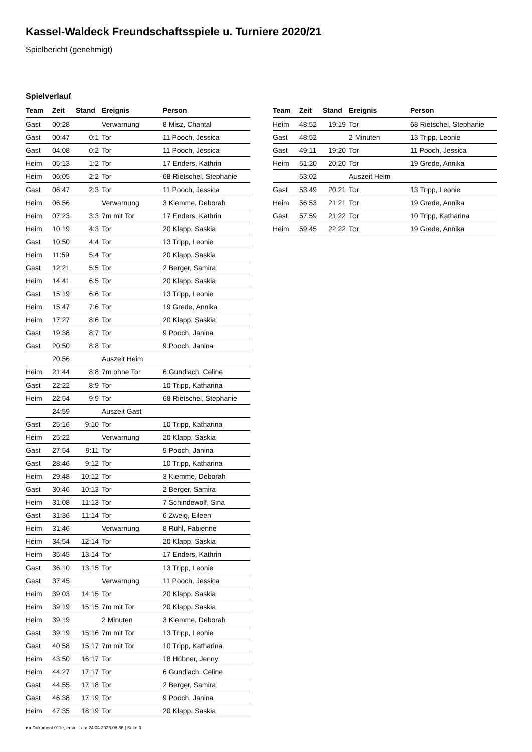Kassel-Waldeck Freundschaftsspiele u. Turniere 2020/21
Spielbericht (genehmigt)
Spielverlauf
| Team | Zeit | Stand | Ereignis | Person |
| --- | --- | --- | --- | --- |
| Gast | 00:28 | | Verwarnung | 8 Misz, Chantal |
| Gast | 00:47 | 0:1 | Tor | 11 Pooch, Jessica |
| Gast | 04:08 | 0:2 | Tor | 11 Pooch, Jessica |
| Heim | 05:13 | 1:2 | Tor | 17 Enders, Kathrin |
| Heim | 06:05 | 2:2 | Tor | 68 Rietschel, Stephanie |
| Gast | 06:47 | 2:3 | Tor | 11 Pooch, Jessica |
| Heim | 06:56 | | Verwarnung | 3 Klemme, Deborah |
| Heim | 07:23 | 3:3 | 7m mit Tor | 17 Enders, Kathrin |
| Heim | 10:19 | 4:3 | Tor | 20 Klapp, Saskia |
| Gast | 10:50 | 4:4 | Tor | 13 Tripp, Leonie |
| Heim | 11:59 | 5:4 | Tor | 20 Klapp, Saskia |
| Gast | 12:21 | 5:5 | Tor | 2 Berger, Samira |
| Heim | 14:41 | 6:5 | Tor | 20 Klapp, Saskia |
| Gast | 15:19 | 6:6 | Tor | 13 Tripp, Leonie |
| Heim | 15:47 | 7:6 | Tor | 19 Grede, Annika |
| Heim | 17:27 | 8:6 | Tor | 20 Klapp, Saskia |
| Gast | 19:38 | 8:7 | Tor | 9 Pooch, Janina |
| Gast | 20:50 | 8:8 | Tor | 9 Pooch, Janina |
| | 20:56 | | Auszeit Heim | |
| Heim | 21:44 | 8:8 | 7m ohne Tor | 6 Gundlach, Celine |
| Gast | 22:22 | 8:9 | Tor | 10 Tripp, Katharina |
| Heim | 22:54 | 9:9 | Tor | 68 Rietschel, Stephanie |
| | 24:59 | | Auszeit Gast | |
| Gast | 25:16 | 9:10 | Tor | 10 Tripp, Katharina |
| Heim | 25:22 | | Verwarnung | 20 Klapp, Saskia |
| Gast | 27:54 | 9:11 | Tor | 9 Pooch, Janina |
| Gast | 28:46 | 9:12 | Tor | 10 Tripp, Katharina |
| Heim | 29:48 | 10:12 | Tor | 3 Klemme, Deborah |
| Gast | 30:46 | 10:13 | Tor | 2 Berger, Samira |
| Heim | 31:08 | 11:13 | Tor | 7 Schindewolf, Sina |
| Gast | 31:36 | 11:14 | Tor | 6 Zweig, Eileen |
| Heim | 31:46 | | Verwarnung | 8 Rühl, Fabienne |
| Heim | 34:54 | 12:14 | Tor | 20 Klapp, Saskia |
| Heim | 35:45 | 13:14 | Tor | 17 Enders, Kathrin |
| Gast | 36:10 | 13:15 | Tor | 13 Tripp, Leonie |
| Gast | 37:45 | | Verwarnung | 11 Pooch, Jessica |
| Heim | 39:03 | 14:15 | Tor | 20 Klapp, Saskia |
| Heim | 39:19 | 15:15 | 7m mit Tor | 20 Klapp, Saskia |
| Heim | 39:19 | | 2 Minuten | 3 Klemme, Deborah |
| Gast | 39:19 | 15:16 | 7m mit Tor | 13 Tripp, Leonie |
| Gast | 40:58 | 15:17 | 7m mit Tor | 10 Tripp, Katharina |
| Heim | 43:50 | 16:17 | Tor | 18 Hübner, Jenny |
| Heim | 44:27 | 17:17 | Tor | 6 Gundlach, Celine |
| Gast | 44:55 | 17:18 | Tor | 2 Berger, Samira |
| Gast | 46:38 | 17:19 | Tor | 9 Pooch, Janina |
| Heim | 47:35 | 18:19 | Tor | 20 Klapp, Saskia |
| Team | Zeit | Stand | Ereignis | Person |
| --- | --- | --- | --- | --- |
| Heim | 48:52 | 19:19 | Tor | 68 Rietschel, Stephanie |
| Gast | 48:52 | | 2 Minuten | 13 Tripp, Leonie |
| Gast | 49:11 | 19:20 | Tor | 11 Pooch, Jessica |
| Heim | 51:20 | 20:20 | Tor | 19 Grede, Annika |
| | 53:02 | | Auszeit Heim | |
| Gast | 53:49 | 20:21 | Tor | 13 Tripp, Leonie |
| Heim | 56:53 | 21:21 | Tor | 19 Grede, Annika |
| Gast | 57:59 | 21:22 | Tor | 10 Tripp, Katharina |
| Heim | 59:45 | 22:22 | Tor | 19 Grede, Annika |
nu.Dokument 011e, erstellt am 24.04.2025 06:36 | Seite 3